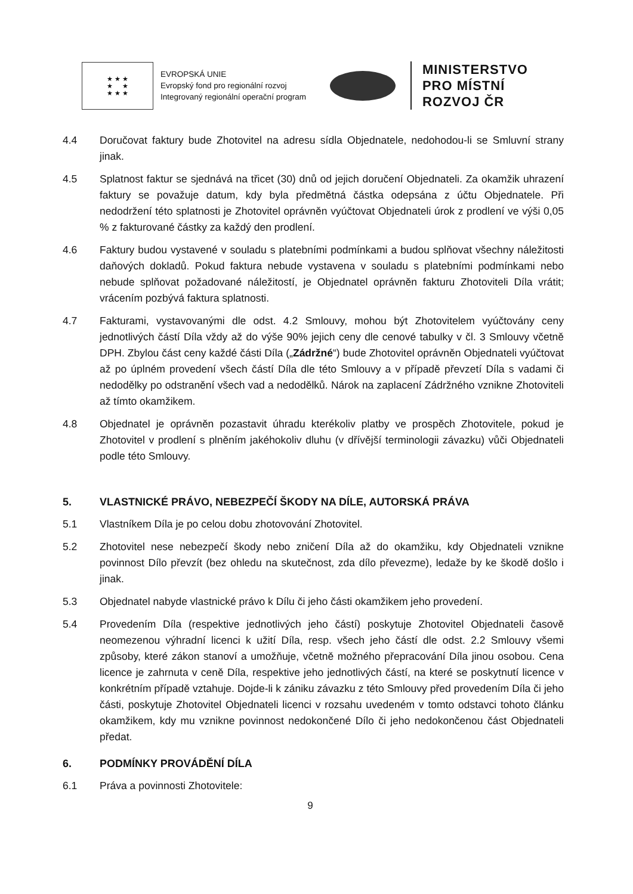★ ★ ★
★ ★
★ ★ ★
EVROPSKÁ UNIE
Evropský fond pro regionální rozvoj
Integrovaný regionální operační program
MINISTERSTVO
PRO MÍSTNÍ
ROZVOJ ČR
4.4 Doručovat faktury bude Zhotovitel na adresu sídla Objednatele, nedohodou-li se Smluvní strany jinak.
4.5 Splatnost faktur se sjednává na třicet (30) dnů od jejich doručení Objednateli. Za okamžik uhrazení faktury se považuje datum, kdy byla předmětná částka odepsána z účtu Objednatele. Při nedodržení této splatnosti je Zhotovitel oprávněn vyúčtovat Objednateli úrok z prodlení ve výši 0,05 % z fakturované částky za každý den prodlení.
4.6 Faktury budou vystavené v souladu s platebními podmínkami a budou splňovat všechny náležitosti daňových dokladů. Pokud faktura nebude vystavena v souladu s platebními podmínkami nebo nebude splňovat požadované náležitostí, je Objednatel oprávněn fakturu Zhotoviteli Díla vrátit; vrácením pozbývá faktura splatnosti.
4.7 Fakturami, vystavovanými dle odst. 4.2 Smlouvy, mohou být Zhotovitelem vyúčtovány ceny jednotlivých částí Díla vždy až do výše 90% jejich ceny dle cenové tabulky v čl. 3 Smlouvy včetně DPH. Zbylou část ceny každé části Díla („Zádržné“) bude Zhotovitel oprávněn Objednateli vyúčtovat až po úplném provedení všech částí Díla dle této Smlouvy a v případě převzetí Díla s vadami či nedodělky po odstranění všech vad a nedodělků. Nárok na zaplacení Zádržného vznikne Zhotoviteli až tímto okamžikem.
4.8 Objednatel je oprávněn pozastavit úhradu kterékoliv platby ve prospěch Zhotovitele, pokud je Zhotovitel v prodlení s plněním jakéhokoliv dluhu (v dřívější terminologii závazku) vůči Objednateli podle této Smlouvy.
5. VLASTNICKÉ PRÁVO, NEBEZPEČÍ ŠKODY NA DÍLE, AUTORSKÁ PRÁVA
5.1 Vlastníkem Díla je po celou dobu zhotovování Zhotovitel.
5.2 Zhotovitel nese nebezpečí škody nebo zničení Díla až do okamžiku, kdy Objednateli vznikne povinnost Dílo převzít (bez ohledu na skutečnost, zda dílo převezme), ledaže by ke škodě došlo i jinak.
5.3 Objednatel nabyde vlastnické právo k Dílu či jeho části okamžikem jeho provedení.
5.4 Provedením Díla (respektive jednotlivých jeho částí) poskytuje Zhotovitel Objednateli časově neomezenou výhradní licenci k užití Díla, resp. všech jeho částí dle odst. 2.2 Smlouvy všemi způsoby, které zákon stanoví a umožňuje, včetně možného přepracování Díla jinou osobou. Cena licence je zahrnuta v ceně Díla, respektive jeho jednotlivých částí, na které se poskytnutí licence v konkrétním případě vztahuje. Dojde-li k zániku závazku z této Smlouvy před provedením Díla či jeho části, poskytuje Zhotovitel Objednateli licenci v rozsahu uvedeném v tomto odstavci tohoto článku okamžikem, kdy mu vznikne povinnost nedokončené Dílo či jeho nedokončenou část Objednateli předat.
6. PODMÍNKY PROVÁDĚNÍ DÍLA
6.1 Práva a povinnosti Zhotovitele:
9